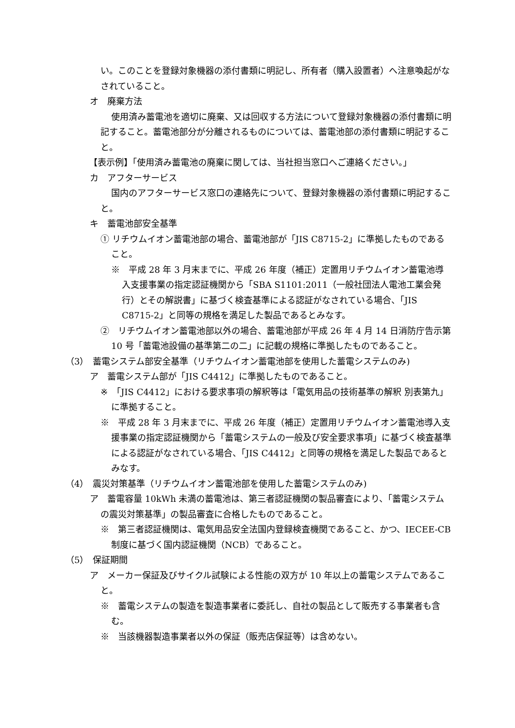い。このことを登録対象機器の添付書類に明記し、所有者（購入設置者）へ注意喚起がなされていること。
オ　廃棄方法
使用済み蓄電池を適切に廃棄、又は回収する方法について登録対象機器の添付書類に明記すること。蓄電池部分が分離されるものについては、蓄電池部の添付書類に明記すること。
【表示例】「使用済み蓄電池の廃棄に関しては、当社担当窓口へご連絡ください。」
カ　アフターサービス
国内のアフターサービス窓口の連絡先について、登録対象機器の添付書類に明記すること。
キ　蓄電池部安全基準
① リチウムイオン蓄電池部の場合、蓄電池部が「JIS C8715-2」に準拠したものであること。
※　平成 28 年 3 月末までに、平成 26 年度（補正）定置用リチウムイオン蓄電池導入支援事業の指定認証機関から「SBA S1101:2011（一般社団法人電池工業会発行）とその解説書」に基づく検査基準による認証がなされている場合、「JIS C8715-2」と同等の規格を満足した製品であるとみなす。
②　リチウムイオン蓄電池部以外の場合、蓄電池部が平成 26 年 4 月 14 日消防庁告示第 10 号「蓄電池設備の基準第二の二」に記載の規格に準拠したものであること。
（3）　蓄電システム部安全基準（リチウムイオン蓄電池部を使用した蓄電システムのみ)
ア　蓄電システム部が「JIS C4412」に準拠したものであること。
※　「JIS C4412」における要求事項の解釈等は「電気用品の技術基準の解釈 別表第九」に準拠すること。
※　平成 28 年 3 月末までに、平成 26 年度（補正）定置用リチウムイオン蓄電池導入支援事業の指定認証機関から「蓄電システムの一般及び安全要求事項」に基づく検査基準による認証がなされている場合、「JIS C4412」と同等の規格を満足した製品であるとみなす。
（4）　震災対策基準（リチウムイオン蓄電池部を使用した蓄電システムのみ)
ア　蓄電容量 10kWh 未満の蓄電池は、第三者認証機関の製品審査により、「蓄電システムの震災対策基準」の製品審査に合格したものであること。
※　第三者認証機関は、電気用品安全法国内登録検査機関であること、かつ、IECEE-CB 制度に基づく国内認証機関（NCB）であること。
（5）　保証期間
ア　メーカー保証及びサイクル試験による性能の双方が 10 年以上の蓄電システムであること。
※　蓄電システムの製造を製造事業者に委託し、自社の製品として販売する事業者も含む。
※　当該機器製造事業者以外の保証（販売店保証等）は含めない。